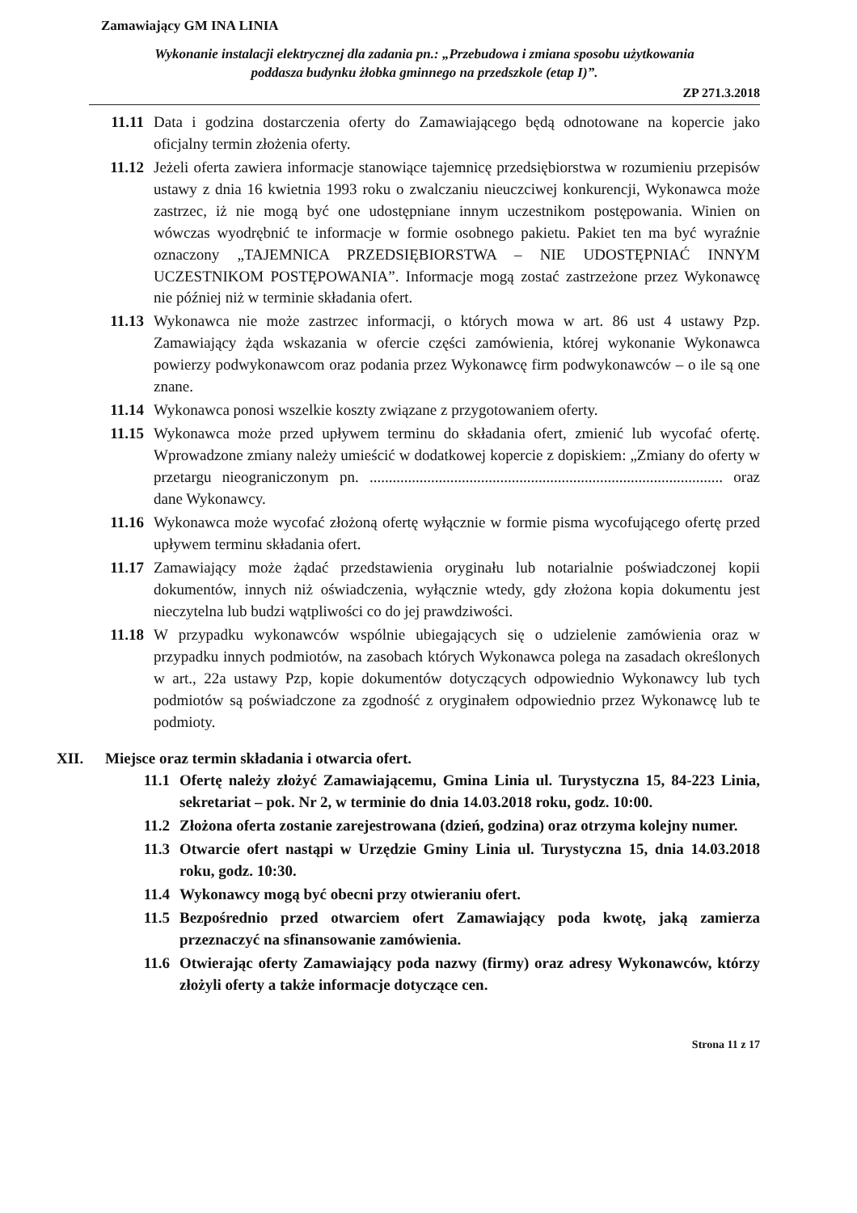Zamawiający GM INA LINIA
Wykonanie instalacji elektrycznej dla zadania pn.: „Przebudowa i zmiana sposobu użytkowania
poddasza budynku żłobka gminnego na przedszkole (etap I)”.
ZP 271.3.2018
11.11 Data i godzina dostarczenia oferty do Zamawiającego będą odnotowane na kopercie jako oficjalny termin złożenia oferty.
11.12 Jeżeli oferta zawiera informacje stanowiące tajemnicę przedsiębiorstwa w rozumieniu przepisów ustawy z dnia 16 kwietnia 1993 roku o zwalczaniu nieuczciwej konkurencji, Wykonawca może zastrzec, iż nie mogą być one udostępniane innym uczestnikom postępowania. Winien on wówczas wyodrębnić te informacje w formie osobnego pakietu. Pakiet ten ma być wyraźnie oznaczony „TAJEMNICA PRZEDSIĘBIORSTWA – NIE UDOSTĘPNIAĆ INNYM UCZESTNIKOM POSTĘPOWANIA”. Informacje mogą zostać zastrzeżone przez Wykonawcę nie później niż w terminie składania ofert.
11.13 Wykonawca nie może zastrzec informacji, o których mowa w art. 86 ust 4 ustawy Pzp. Zamawiający żąda wskazania w ofercie części zamówienia, której wykonanie Wykonawca powierzy podwykonawcom oraz podania przez Wykonawcę firm podwykonawców – o ile są one znane.
11.14 Wykonawca ponosi wszelkie koszty związane z przygotowaniem oferty.
11.15 Wykonawca może przed upływem terminu do składania ofert, zmienić lub wycofać ofertę. Wprowadzone zmiany należy umieścić w dodatkowej kopercie z dopiskiem: „Zmiany do oferty w przetargu nieograniczonym pn. ............................................................................................ oraz dane Wykonawcy.
11.16 Wykonawca może wycofać złożoną ofertę wyłącznie w formie pisma wycofującego ofertę przed upływem terminu składania ofert.
11.17 Zamawiający może żądać przedstawienia oryginału lub notarialnie poświadczonej kopii dokumentów, innych niż oświadczenia, wyłącznie wtedy, gdy złożona kopia dokumentu jest nieczytelna lub budzi wątpliwości co do jej prawdziwości.
11.18 W przypadku wykonawców wspólnie ubiegających się o udzielenie zamówienia oraz w przypadku innych podmiotów, na zasobach których Wykonawca polega na zasadach określonych w art., 22a ustawy Pzp, kopie dokumentów dotyczących odpowiednio Wykonawcy lub tych podmiotów są poświadczone za zgodność z oryginałem odpowiednio przez Wykonawcę lub te podmioty.
XII. Miejsce oraz termin składania i otwarcia ofert.
11.1 Ofertę należy złożyć Zamawiającemu, Gmina Linia ul. Turystyczna 15, 84-223 Linia, sekretariat – pok. Nr 2, w terminie do dnia 14.03.2018 roku, godz. 10:00.
11.2 Złożona oferta zostanie zarejestrowana (dzień, godzina) oraz otrzyma kolejny numer.
11.3 Otwarcie ofert nastąpi w Urzędzie Gminy Linia ul. Turystyczna 15, dnia 14.03.2018 roku, godz. 10:30.
11.4 Wykonawcy mogą być obecni przy otwieraniu ofert.
11.5 Bezpośrednio przed otwarciem ofert Zamawiający poda kwotę, jaką zamierza przeznaczyć na sfinansowanie zamówienia.
11.6 Otwierając oferty Zamawiający poda nazwy (firmy) oraz adresy Wykonawców, którzy złożyli oferty a także informacje dotyczące cen.
Strona 11 z 17